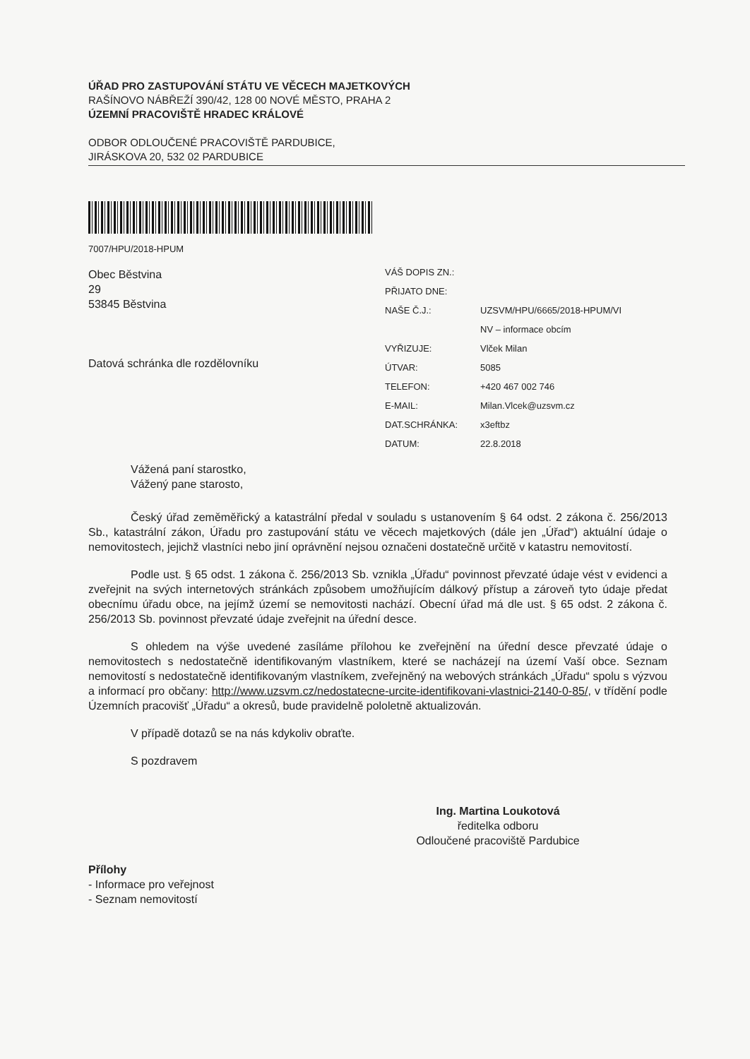ÚŘAD PRO ZASTUPOVÁNÍ STÁTU VE VĚCECH MAJETKOVÝCH
RAŠÍNOVO NÁBŘEŽÍ 390/42, 128 00 NOVÉ MĚSTO, PRAHA 2
ÚZEMNÍ PRACOVIŠTĚ HRADEC KRÁLOVÉ
ODBOR ODLOUČENÉ PRACOVIŠTĚ PARDUBICE,
JIRÁSKOVA 20, 532 02 PARDUBICE
7007/HPU/2018-HPUM
Obec Běstvina
29
53845 Běstvina
Datová schránka dle rozdělovníku
| VÁŠ DOPIS ZN.: | |
| PŘIJATO DNE: | |
| NAŠE Č.J.: | UZSVM/HPU/6665/2018-HPUM/VI |
| | NV – informace obcím |
| VYŘIZUJE: | Vlček Milan |
| ÚTVAR: | 5085 |
| TELEFON: | +420 467 002 746 |
| E-MAIL: | Milan.Vlcek@uzsvm.cz |
| DAT.SCHRÁNKA: | x3eftbz |
| DATUM: | 22.8.2018 |
Vážená paní starostko,
Vážený pane starosto,
Český úřad zeměměřický a katastrální předal v souladu s ustanovením § 64 odst. 2 zákona č. 256/2013 Sb., katastrální zákon, Úřadu pro zastupování státu ve věcech majetkových (dále jen „Úřad“) aktuální údaje o nemovitostech, jejichž vlastníci nebo jiní oprávnění nejsou označeni dostatečně určitě v katastru nemovitostí.
Podle ust. § 65 odst. 1 zákona č. 256/2013 Sb. vznikla „Úřadu“ povinnost převzaté údaje vést v evidenci a zveřejnit na svých internetových stránkách způsobem umožňujícím dálkový přístup a zároveň tyto údaje předat obecnímu úřadu obce, na jejímž území se nemovitosti nachází. Obecní úřad má dle ust. § 65 odst. 2 zákona č. 256/2013 Sb. povinnost převzaté údaje zveřejnit na úřední desce.
S ohledem na výše uvedené zasíláme přílohou ke zveřejnění na úřední desce převzaté údaje o nemovitostech s nedostatečně identifikovaným vlastníkem, které se nacházejí na území Vaší obce. Seznam nemovitostí s nedostatečně identifikovaným vlastníkem, zveřejněný na webových stránkách „Úřadu“ spolu s výzvou a informací pro občany: http://www.uzsvm.cz/nedostatecne-urcite-identifikovani-vlastnici-2140-0-85/, v třídění podle Územních pracovišť „Úřadu“ a okresů, bude pravidelně pololetně aktualizován.
V případě dotazů se na nás kdykoliv obraťte.
S pozdravem
Ing. Martina Loukotová
ředitelka odboru
Odloučené pracoviště Pardubice
Přílohy
- Informace pro veřejnost
- Seznam nemovitostí